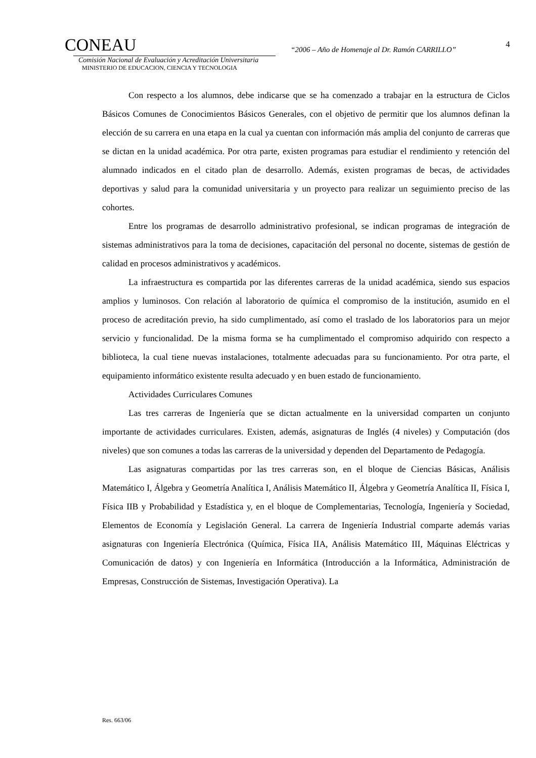CONEAU
Comisión Nacional de Evaluación y Acreditación Universitaria
MINISTERIO DE EDUCACION, CIENCIA Y TECNOLOGIA
“2006 – Año de Homenaje al Dr. Ramón CARRILLO”
4
Con respecto a los alumnos, debe indicarse que se ha comenzado a trabajar en la estructura de Ciclos Básicos Comunes de Conocimientos Básicos Generales, con el objetivo de permitir que los alumnos definan la elección de su carrera en una etapa en la cual ya cuentan con información más amplia del conjunto de carreras que se dictan en la unidad académica. Por otra parte, existen programas para estudiar el rendimiento y retención del alumnado indicados en el citado plan de desarrollo. Además, existen programas de becas, de actividades deportivas y salud para la comunidad universitaria y un proyecto para realizar un seguimiento preciso de las cohortes.
Entre los programas de desarrollo administrativo profesional, se indican programas de integración de sistemas administrativos para la toma de decisiones, capacitación del personal no docente, sistemas de gestión de calidad en procesos administrativos y académicos.
La infraestructura es compartida por las diferentes carreras de la unidad académica, siendo sus espacios amplios y luminosos. Con relación al laboratorio de química el compromiso de la institución, asumido en el proceso de acreditación previo, ha sido cumplimentado, así como el traslado de los laboratorios para un mejor servicio y funcionalidad. De la misma forma se ha cumplimentado el compromiso adquirido con respecto a biblioteca, la cual tiene nuevas instalaciones, totalmente adecuadas para su funcionamiento. Por otra parte, el equipamiento informático existente resulta adecuado y en buen estado de funcionamiento.
Actividades Curriculares Comunes
Las tres carreras de Ingeniería que se dictan actualmente en la universidad comparten un conjunto importante de actividades curriculares. Existen, además, asignaturas de Inglés (4 niveles) y Computación (dos niveles) que son comunes a todas las carreras de la universidad y dependen del Departamento de Pedagogía.
Las asignaturas compartidas por las tres carreras son, en el bloque de Ciencias Básicas, Análisis Matemático I, Álgebra y Geometría Analítica I, Análisis Matemático II, Álgebra y Geometría Analítica II, Física I, Física IIB y Probabilidad y Estadística y, en el bloque de Complementarias, Tecnología, Ingeniería y Sociedad, Elementos de Economía y Legislación General. La carrera de Ingeniería Industrial comparte además varias asignaturas con Ingeniería Electrónica (Química, Física IIA, Análisis Matemático III, Máquinas Eléctricas y Comunicación de datos) y con Ingeniería en Informática (Introducción a la Informática, Administración de Empresas, Construcción de Sistemas, Investigación Operativa). La
Res. 663/06